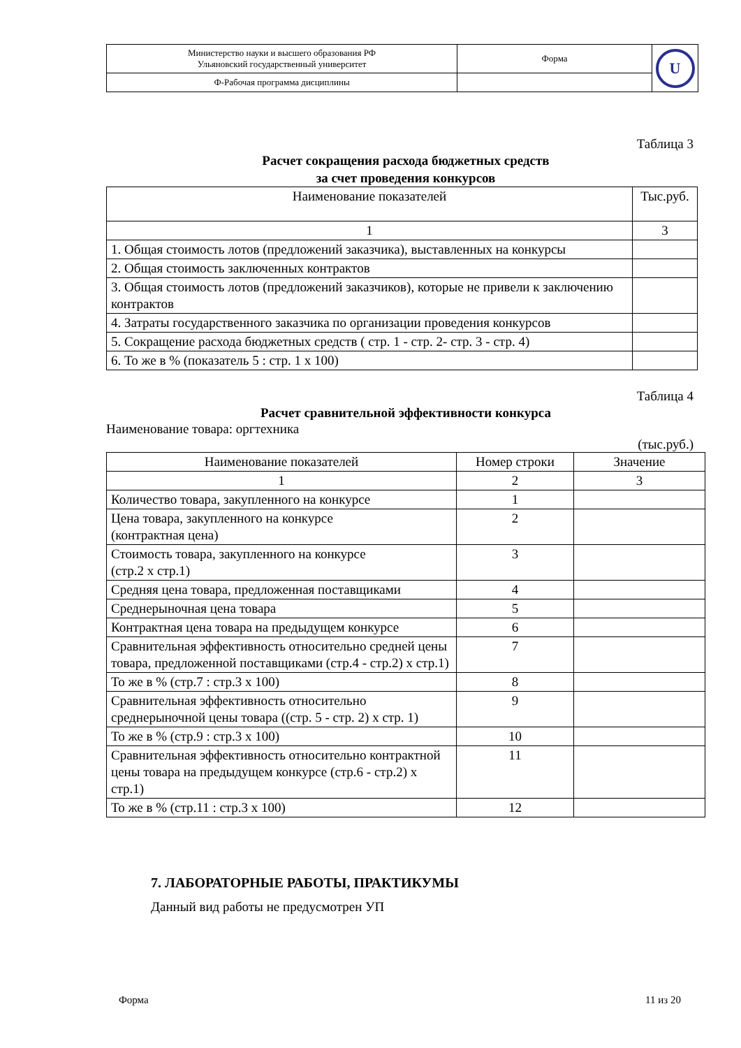| Министерство науки и высшего образования РФ Ульяновский государственный университет | Форма | U |
| Ф-Рабочая программа дисциплины | | |
Таблица 3
Расчет сокращения расхода бюджетных средств
за счет проведения конкурсов
| Наименование показателей | Тыс.руб. |
| --- | --- |
| 1 | 3 |
| 1. Общая стоимость лотов (предложений заказчика), выставленных на конкурсы | |
| 2. Общая стоимость заключенных контрактов | |
| 3. Общая стоимость лотов (предложений заказчиков), которые не привели к заключению контрактов | |
| 4. Затраты государственного заказчика по организации проведения конкурсов | |
| 5. Сокращение расхода бюджетных средств ( стр. 1 - стр. 2- стр. 3 - стр. 4) | |
| 6. То же в % (показатель 5 : стр. 1 х 100) | |
Таблица 4
Расчет сравнительной эффективности конкурса
Наименование товара: оргтехника
(тыс.руб.)
| Наименование показателей | Номер строки | Значение |
| --- | --- | --- |
| 1 | 2 | 3 |
| Количество товара, закупленного на конкурсе | 1 | |
| Цена товара, закупленного на конкурсе (контрактная цена) | 2 | |
| Стоимость товара, закупленного на конкурсе (стр.2 х стр.1) | 3 | |
| Средняя цена товара, предложенная поставщиками | 4 | |
| Среднерыночная цена товара | 5 | |
| Контрактная цена товара на предыдущем конкурсе | 6 | |
| Сравнительная эффективность относительно средней цены товара, предложенной поставщиками (стр.4 - стр.2) х стр.1) | 7 | |
| То же в % (стр.7 : стр.3 х 100) | 8 | |
| Сравнительная эффективность относительно среднерыночной цены товара ((стр. 5 - стр. 2) х стр. 1) | 9 | |
| То же в % (стр.9 : стр.3 х 100) | 10 | |
| Сравнительная эффективность относительно контрактной цены товара на предыдущем конкурсе (стр.6 - стр.2) х стр.1) | 11 | |
| То же в % (стр.11 : стр.3 х 100) | 12 | |
7. ЛАБОРАТОРНЫЕ РАБОТЫ, ПРАКТИКУМЫ
Данный вид работы не предусмотрен УП
Форма 11 из 20